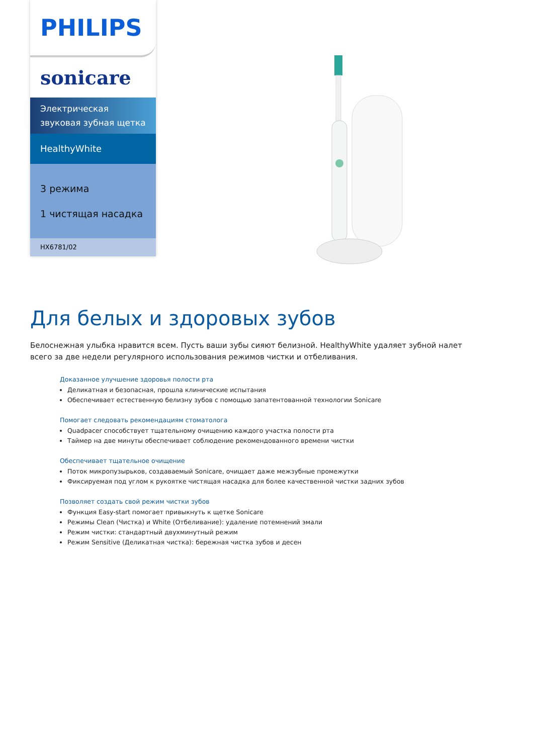PHILIPS
sonicare
Электрическая звуковая зубная щетка
HealthyWhite
3 режима
1 чистящая насадка
HX6781/02
Для белых и здоровых зубов
Белоснежная улыбка нравится всем. Пусть ваши зубы сияют белизной. HealthyWhite удаляет зубной налет всего за две недели регулярного использования режимов чистки и отбеливания.
Доказанное улучшение здоровья полости рта
Деликатная и безопасная, прошла клинические испытания
Обеспечивает естественную белизну зубов с помощью запатентованной технологии Sonicare
Помогает следовать рекомендациям стоматолога
Quadpacer способствует тщательному очищению каждого участка полости рта
Таймер на две минуты обеспечивает соблюдение рекомендованного времени чистки
Обеспечивает тщательное очищение
Поток микропузырьков, создаваемый Sonicare, очищает даже межзубные промежутки
Фиксируемая под углом к рукоятке чистящая насадка для более качественной чистки задних зубов
Позволяет создать свой режим чистки зубов
Функция Easy-start помогает привыкнуть к щетке Sonicare
Режимы Clean (Чистка) и White (Отбеливание): удаление потемнений эмали
Режим чистки: стандартный двухминутный режим
Режим Sensitive (Деликатная чистка): бережная чистка зубов и десен